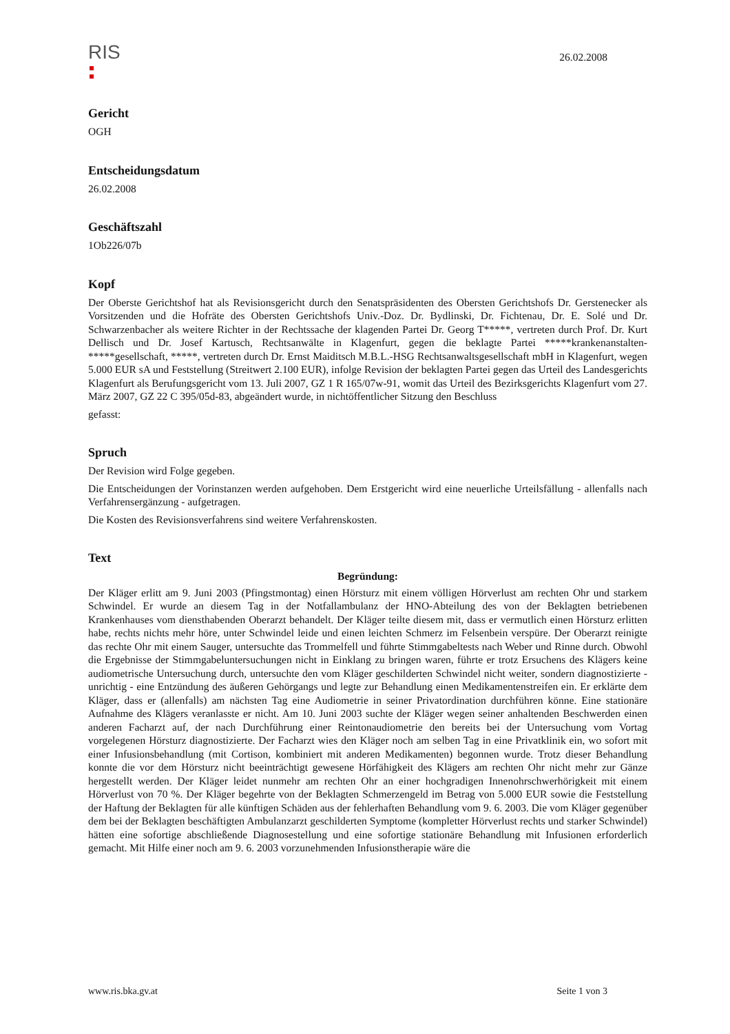RIS
26.02.2008
Gericht
OGH
Entscheidungsdatum
26.02.2008
Geschäftszahl
1Ob226/07b
Kopf
Der Oberste Gerichtshof hat als Revisionsgericht durch den Senatspräsidenten des Obersten Gerichtshofs Dr. Gerstenecker als Vorsitzenden und die Hofräte des Obersten Gerichtshofs Univ.-Doz. Dr. Bydlinski, Dr. Fichtenau, Dr. E. Solé und Dr. Schwarzenbacher als weitere Richter in der Rechtssache der klagenden Partei Dr. Georg T*****, vertreten durch Prof. Dr. Kurt Dellisch und Dr. Josef Kartusch, Rechtsanwälte in Klagenfurt, gegen die beklagte Partei *****krankenanstalten-*****gesellschaft, *****, vertreten durch Dr. Ernst Maiditsch M.B.L.-HSG Rechtsanwaltsgesellschaft mbH in Klagenfurt, wegen 5.000 EUR sA und Feststellung (Streitwert 2.100 EUR), infolge Revision der beklagten Partei gegen das Urteil des Landesgerichts Klagenfurt als Berufungsgericht vom 13. Juli 2007, GZ 1 R 165/07w-91, womit das Urteil des Bezirksgerichts Klagenfurt vom 27. März 2007, GZ 22 C 395/05d-83, abgeändert wurde, in nichtöffentlicher Sitzung den Beschluss
gefasst:
Spruch
Der Revision wird Folge gegeben.
Die Entscheidungen der Vorinstanzen werden aufgehoben. Dem Erstgericht wird eine neuerliche Urteilsfällung - allenfalls nach Verfahrensergänzung - aufgetragen.
Die Kosten des Revisionsverfahrens sind weitere Verfahrenskosten.
Text
Begründung:
Der Kläger erlitt am 9. Juni 2003 (Pfingstmontag) einen Hörsturz mit einem völligen Hörverlust am rechten Ohr und starkem Schwindel. Er wurde an diesem Tag in der Notfallambulanz der HNO-Abteilung des von der Beklagten betriebenen Krankenhauses vom diensthabenden Oberarzt behandelt. Der Kläger teilte diesem mit, dass er vermutlich einen Hörsturz erlitten habe, rechts nichts mehr höre, unter Schwindel leide und einen leichten Schmerz im Felsenbein verspüre. Der Oberarzt reinigte das rechte Ohr mit einem Sauger, untersuchte das Trommelfell und führte Stimmgabeltests nach Weber und Rinne durch. Obwohl die Ergebnisse der Stimmgabeluntersuchungen nicht in Einklang zu bringen waren, führte er trotz Ersuchens des Klägers keine audiometrische Untersuchung durch, untersuchte den vom Kläger geschilderten Schwindel nicht weiter, sondern diagnostizierte - unrichtig - eine Entzündung des äußeren Gehörgangs und legte zur Behandlung einen Medikamentenstreifen ein. Er erklärte dem Kläger, dass er (allenfalls) am nächsten Tag eine Audiometrie in seiner Privatordination durchführen könne. Eine stationäre Aufnahme des Klägers veranlasste er nicht. Am 10. Juni 2003 suchte der Kläger wegen seiner anhaltenden Beschwerden einen anderen Facharzt auf, der nach Durchführung einer Reintonaudiometrie den bereits bei der Untersuchung vom Vortag vorgelegenen Hörsturz diagnostizierte. Der Facharzt wies den Kläger noch am selben Tag in eine Privatklinik ein, wo sofort mit einer Infusionsbehandlung (mit Cortison, kombiniert mit anderen Medikamenten) begonnen wurde. Trotz dieser Behandlung konnte die vor dem Hörsturz nicht beeinträchtigt gewesene Hörfähigkeit des Klägers am rechten Ohr nicht mehr zur Gänze hergestellt werden. Der Kläger leidet nunmehr am rechten Ohr an einer hochgradigen Innenohrschwerhörigkeit mit einem Hörverlust von 70 %. Der Kläger begehrte von der Beklagten Schmerzengeld im Betrag von 5.000 EUR sowie die Feststellung der Haftung der Beklagten für alle künftigen Schäden aus der fehlerhaften Behandlung vom 9. 6. 2003. Die vom Kläger gegenüber dem bei der Beklagten beschäftigten Ambulanzarzt geschilderten Symptome (kompletter Hörverlust rechts und starker Schwindel) hätten eine sofortige abschließende Diagnosestellung und eine sofortige stationäre Behandlung mit Infusionen erforderlich gemacht. Mit Hilfe einer noch am 9. 6. 2003 vorzunehmenden Infusionstherapie wäre die
www.ris.bka.gv.at Seite 1 von 3